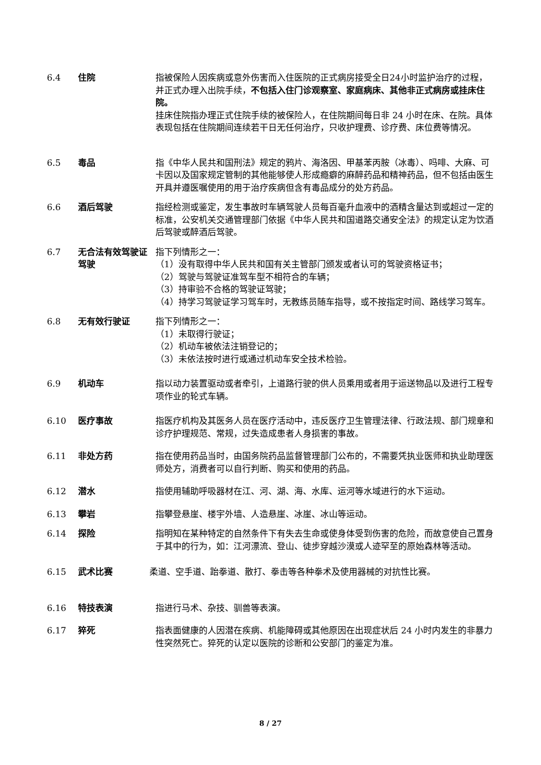6.4 住院 指被保险人因疾病或意外伤害而入住医院的正式病房接受全日24小时监护治疗的过程，并正式办理入出院手续，不包括入住门诊观察室、家庭病床、其他非正式病房或挂床住院。
挂床住院指办理正式住院手续的被保险人，在住院期间每日非 24 小时在床、在院。具体表现包括在住院期间连续若干日无任何治疗，只收护理费、诊疗费、床位费等情况。
6.5 毒品 指《中华人民共和国刑法》规定的鸦片、海洛因、甲基苯丙胺（冰毒）、吗啡、大麻、可卡因以及国家规定管制的其他能够使人形成瘾癖的麻醉药品和精神药品，但不包括由医生开具并遵医嘱使用的用于治疗疾病但含有毒品成分的处方药品。
6.6 酒后驾驶 指经检测或鉴定，发生事故时车辆驾驶人员每百毫升血液中的酒精含量达到或超过一定的标准，公安机关交通管理部门依据《中华人民共和国道路交通安全法》的规定认定为饮酒后驾驶或醉酒后驾驶。
6.7 无合法有效驾驶证驾驶
指下列情形之一：
（1）没有取得中华人民共和国有关主管部门颁发或者认可的驾驶资格证书；
（2）驾驶与驾驶证准驾车型不相符合的车辆；
（3）持审验不合格的驾驶证驾驶；
（4）持学习驾驶证学习驾车时，无教练员随车指导，或不按指定时间、路线学习驾车。
6.8 无有效行驶证 指下列情形之一：
（1）未取得行驶证；
（2）机动车被依法注销登记的；
（3）未依法按时进行或通过机动车安全技术检验。
6.9 机动车 指以动力装置驱动或者牵引，上道路行驶的供人员乘用或者用于运送物品以及进行工程专项作业的轮式车辆。
6.10 医疗事故 指医疗机构及其医务人员在医疗活动中，违反医疗卫生管理法律、行政法规、部门规章和诊疗护理规范、常规，过失造成患者人身损害的事故。
6.11 非处方药 指在使用药品当时，由国务院药品监督管理部门公布的，不需要凭执业医师和执业助理医师处方，消费者可以自行判断、购买和使用的药品。
6.12 潜水 指使用辅助呼吸器材在江、河、湖、海、水库、运河等水域进行的水下运动。
6.13 攀岩 指攀登悬崖、楼宇外墙、人造悬崖、冰崖、冰山等运动。
6.14 探险 指明知在某种特定的自然条件下有失去生命或使身体受到伤害的危险，而故意使自己置身于其中的行为，如：江河漂流、登山、徒步穿越沙漠或人迹罕至的原始森林等活动。
6.15 武术比赛 柔道、空手道、跆拳道、散打、拳击等各种拳术及使用器械的对抗性比赛。
6.16 特技表演 指进行马术、杂技、驯兽等表演。
6.17 猝死 指表面健康的人因潜在疾病、机能障碍或其他原因在出现症状后 24 小时内发生的非暴力性突然死亡。猝死的认定以医院的诊断和公安部门的鉴定为准。
8 / 27